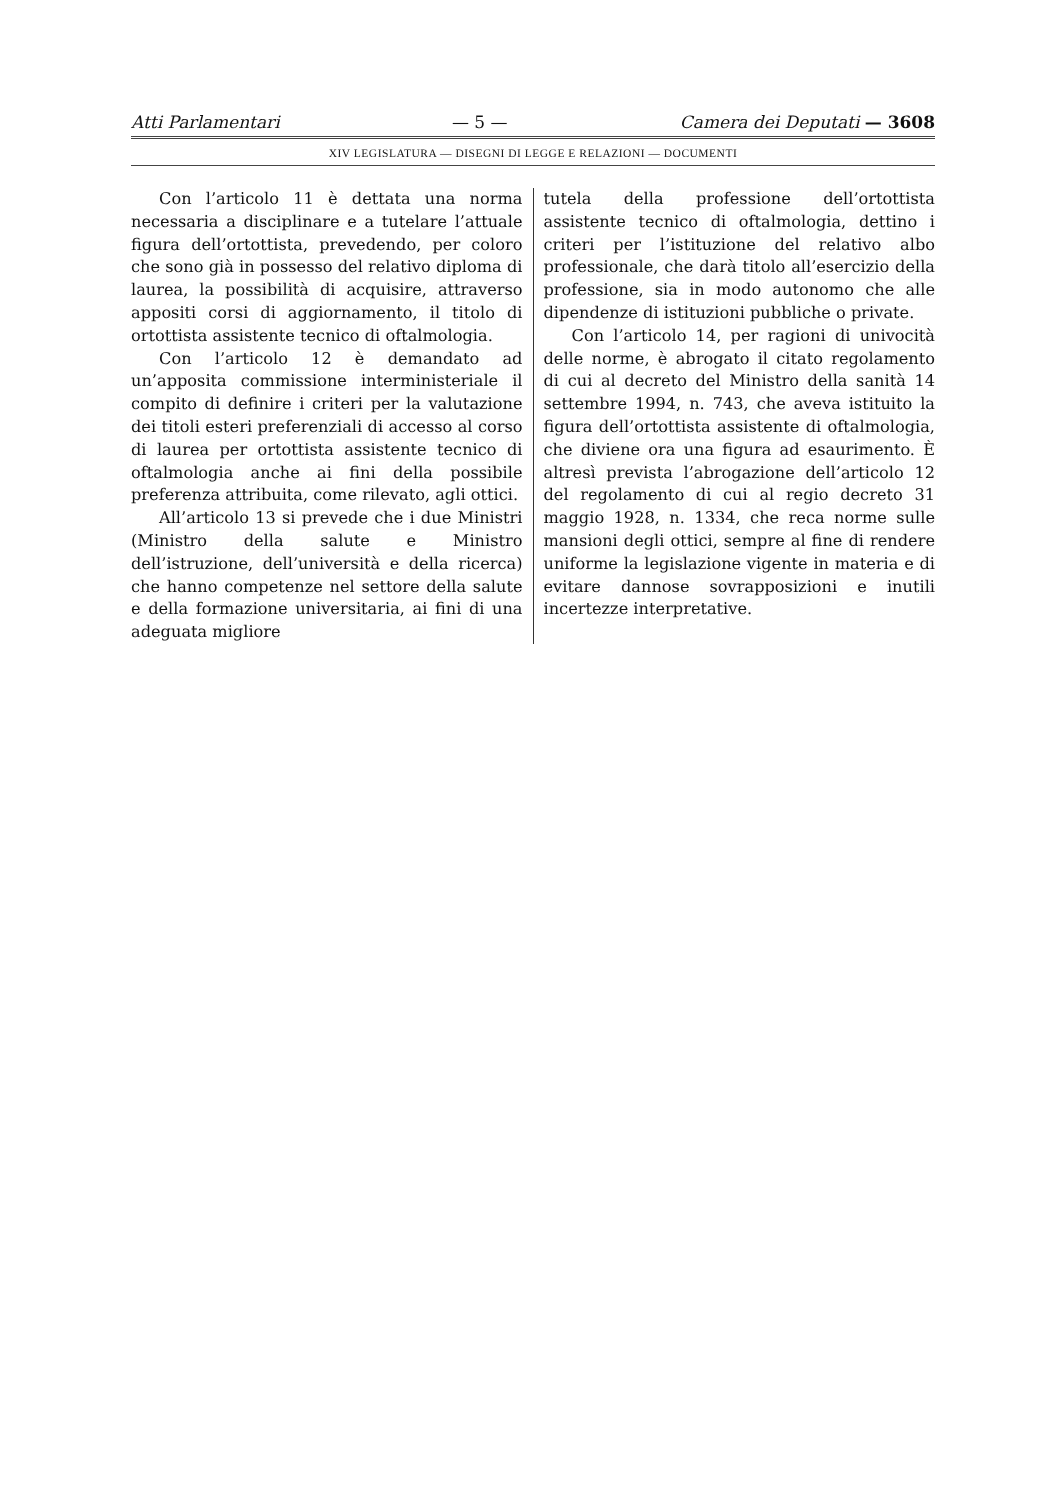Atti Parlamentari — 5 — Camera dei Deputati — 3608
XIV LEGISLATURA — DISEGNI DI LEGGE E RELAZIONI — DOCUMENTI
Con l’articolo 11 è dettata una norma necessaria a disciplinare e a tutelare l’attuale figura dell’ortottista, prevedendo, per coloro che sono già in possesso del relativo diploma di laurea, la possibilità di acquisire, attraverso appositi corsi di aggiornamento, il titolo di ortottista assistente tecnico di oftalmologia.
Con l’articolo 12 è demandato ad un’apposita commissione interministeriale il compito di definire i criteri per la valutazione dei titoli esteri preferenziali di accesso al corso di laurea per ortottista assistente tecnico di oftalmologia anche ai fini della possibile preferenza attribuita, come rilevato, agli ottici.
All’articolo 13 si prevede che i due Ministri (Ministro della salute e Ministro dell’istruzione, dell’università e della ricerca) che hanno competenze nel settore della salute e della formazione universitaria, ai fini di una adeguata migliore
tutela della professione dell’ortottista assistente tecnico di oftalmologia, dettino i criteri per l’istituzione del relativo albo professionale, che darà titolo all’esercizio della professione, sia in modo autonomo che alle dipendenze di istituzioni pubbliche o private.
Con l’articolo 14, per ragioni di univocità delle norme, è abrogato il citato regolamento di cui al decreto del Ministro della sanità 14 settembre 1994, n. 743, che aveva istituito la figura dell’ortottista assistente di oftalmologia, che diviene ora una figura ad esaurimento. È altresì prevista l’abrogazione dell’articolo 12 del regolamento di cui al regio decreto 31 maggio 1928, n. 1334, che reca norme sulle mansioni degli ottici, sempre al fine di rendere uniforme la legislazione vigente in materia e di evitare dannose sovrapposizioni e inutili incertezze interpretative.